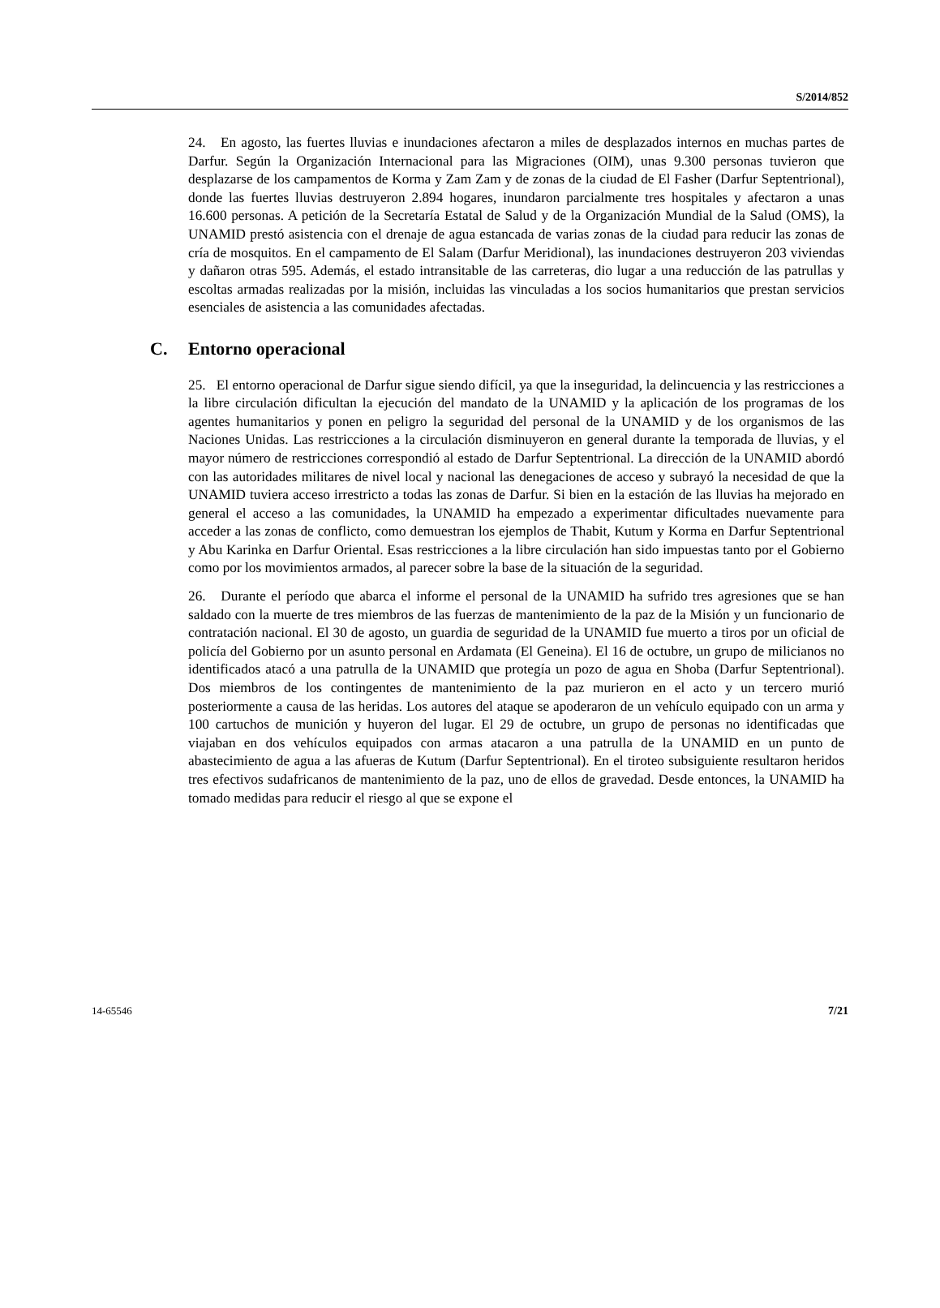S/2014/852
24. En agosto, las fuertes lluvias e inundaciones afectaron a miles de desplazados internos en muchas partes de Darfur. Según la Organización Internacional para las Migraciones (OIM), unas 9.300 personas tuvieron que desplazarse de los campamentos de Korma y Zam Zam y de zonas de la ciudad de El Fasher (Darfur Septentrional), donde las fuertes lluvias destruyeron 2.894 hogares, inundaron parcialmente tres hospitales y afectaron a unas 16.600 personas. A petición de la Secretaría Estatal de Salud y de la Organización Mundial de la Salud (OMS), la UNAMID prestó asistencia con el drenaje de agua estancada de varias zonas de la ciudad para reducir las zonas de cría de mosquitos. En el campamento de El Salam (Darfur Meridional), las inundaciones destruyeron 203 viviendas y dañaron otras 595. Además, el estado intransitable de las carreteras, dio lugar a una reducción de las patrullas y escoltas armadas realizadas por la misión, incluidas las vinculadas a los socios humanitarios que prestan servicios esenciales de asistencia a las comunidades afectadas.
C. Entorno operacional
25. El entorno operacional de Darfur sigue siendo difícil, ya que la inseguridad, la delincuencia y las restricciones a la libre circulación dificultan la ejecución del mandato de la UNAMID y la aplicación de los programas de los agentes humanitarios y ponen en peligro la seguridad del personal de la UNAMID y de los organismos de las Naciones Unidas. Las restricciones a la circulación disminuyeron en general durante la temporada de lluvias, y el mayor número de restricciones correspondió al estado de Darfur Septentrional. La dirección de la UNAMID abordó con las autoridades militares de nivel local y nacional las denegaciones de acceso y subrayó la necesidad de que la UNAMID tuviera acceso irrestricto a todas las zonas de Darfur. Si bien en la estación de las lluvias ha mejorado en general el acceso a las comunidades, la UNAMID ha empezado a experimentar dificultades nuevamente para acceder a las zonas de conflicto, como demuestran los ejemplos de Thabit, Kutum y Korma en Darfur Septentrional y Abu Karinka en Darfur Oriental. Esas restricciones a la libre circulación han sido impuestas tanto por el Gobierno como por los movimientos armados, al parecer sobre la base de la situación de la seguridad.
26. Durante el período que abarca el informe el personal de la UNAMID ha sufrido tres agresiones que se han saldado con la muerte de tres miembros de las fuerzas de mantenimiento de la paz de la Misión y un funcionario de contratación nacional. El 30 de agosto, un guardia de seguridad de la UNAMID fue muerto a tiros por un oficial de policía del Gobierno por un asunto personal en Ardamata (El Geneina). El 16 de octubre, un grupo de milicianos no identificados atacó a una patrulla de la UNAMID que protegía un pozo de agua en Shoba (Darfur Septentrional). Dos miembros de los contingentes de mantenimiento de la paz murieron en el acto y un tercero murió posteriormente a causa de las heridas. Los autores del ataque se apoderaron de un vehículo equipado con un arma y 100 cartuchos de munición y huyeron del lugar. El 29 de octubre, un grupo de personas no identificadas que viajaban en dos vehículos equipados con armas atacaron a una patrulla de la UNAMID en un punto de abastecimiento de agua a las afueras de Kutum (Darfur Septentrional). En el tiroteo subsiguiente resultaron heridos tres efectivos sudafricanos de mantenimiento de la paz, uno de ellos de gravedad. Desde entonces, la UNAMID ha tomado medidas para reducir el riesgo al que se expone el
14-65546 7/21